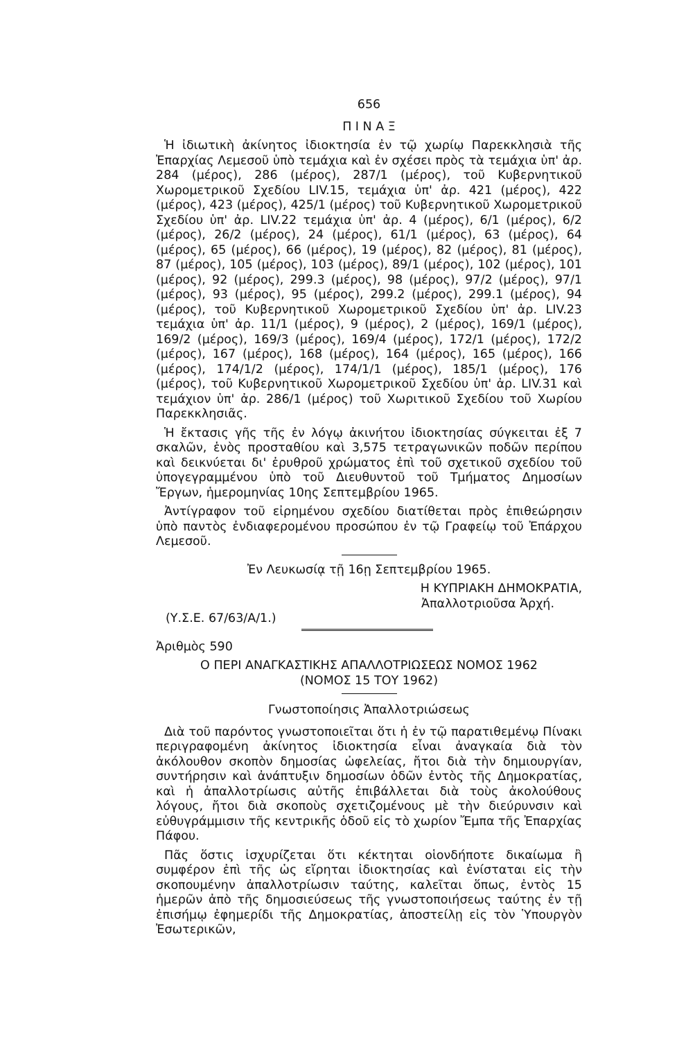656
Π Ι Ν Α Ξ
Ἡ ἰδιωτικὴ ἀκίνητος ἰδιοκτησία ἐν τῷ χωρίῳ Παρεκκλησιὰ τῆς Ἐπαρχίας Λεμεσοῦ ὑπὸ τεμάχια καὶ ἐν σχέσει πρὸς τὰ τεμάχια ὑπ' ἀρ. 284 (μέρος), 286 (μέρος), 287/1 (μέρος), τοῦ Κυβερνητικοῦ Χωρομετρικοῦ Σχεδίου LIV.15, τεμάχια ὑπ' ἀρ. 421 (μέρος), 422 (μέρος), 423 (μέρος), 425/1 (μέρος) τοῦ Κυβερνητικοῦ Χωρομετρικοῦ Σχεδίου ὑπ' ἀρ. LIV.22 τεμάχια ὑπ' ἀρ. 4 (μέρος), 6/1 (μέρος), 6/2 (μέρος), 26/2 (μέρος), 24 (μέρος), 61/1 (μέρος), 63 (μέρος), 64 (μέρος), 65 (μέρος), 66 (μέρος), 19 (μέρος), 82 (μέρος), 81 (μέρος), 87 (μέρος), 105 (μέρος), 103 (μέρος), 89/1 (μέρος), 102 (μέρος), 101 (μέρος), 92 (μέρος), 299.3 (μέρος), 98 (μέρος), 97/2 (μέρος), 97/1 (μέρος), 93 (μέρος), 95 (μέρος), 299.2 (μέρος), 299.1 (μέρος), 94 (μέρος), τοῦ Κυβερνητικοῦ Χωρομετρικοῦ Σχεδίου ὑπ' ἀρ. LIV.23 τεμάχια ὑπ' ἀρ. 11/1 (μέρος), 9 (μέρος), 2 (μέρος), 169/1 (μέρος), 169/2 (μέρος), 169/3 (μέρος), 169/4 (μέρος), 172/1 (μέρος), 172/2 (μέρος), 167 (μέρος), 168 (μέρος), 164 (μέρος), 165 (μέρος), 166 (μέρος), 174/1/2 (μέρος), 174/1/1 (μέρος), 185/1 (μέρος), 176 (μέρος), τοῦ Κυβερνητικοῦ Χωρομετρικοῦ Σχεδίου ὑπ' ἀρ. LIV.31 καὶ τεμάχιον ὑπ' ἀρ. 286/1 (μέρος) τοῦ Χωριτικοῦ Σχεδίου τοῦ Χωρίου Παρεκκλησιᾶς.
Ἡ ἔκτασις γῆς τῆς ἐν λόγῳ ἀκινήτου ἰδιοκτησίας σύγκειται ἐξ 7 σκαλῶν, ἑνὸς προσταθίου καὶ 3,575 τετραγωνικῶν ποδῶν περίπου καὶ δεικνύεται δι' ἐρυθροῦ χρώματος ἐπὶ τοῦ σχετικοῦ σχεδίου τοῦ ὑπογεγραμμένου ὑπὸ τοῦ Διευθυντοῦ τοῦ Τμήματος Δημοσίων Ἔργων, ἡμερομηνίας 10ης Σεπτεμβρίου 1965.
Ἀντίγραφον τοῦ εἰρημένου σχεδίου διατίθεται πρὸς ἐπιθεώρησιν ὑπὸ παντὸς ἐνδιαφερομένου προσώπου ἐν τῷ Γραφείῳ τοῦ Ἐπάρχου Λεμεσοῦ.
Ἐν Λευκωσίᾳ τῇ 16ῃ Σεπτεμβρίου 1965.
Η ΚΥΠΡΙΑΚΗ ΔΗΜΟΚΡΑΤΙΑ,
Ἀπαλλοτριοῦσα Ἀρχή.
(Υ.Σ.Ε. 67/63/Α/1.)
Ἀριθμὸς 590
Ο ΠΕΡΙ ΑΝΑΓΚΑΣΤΙΚΗΣ ΑΠΑΛΛΟΤΡΙΩΣΕΩΣ ΝΟΜΟΣ 1962
(ΝΟΜΟΣ 15 ΤΟΥ 1962)
Γνωστοποίησις Ἀπαλλοτριώσεως
Διὰ τοῦ παρόντος γνωστοποιεῖται ὅτι ἡ ἐν τῷ παρατιθεμένῳ Πίνακι περιγραφομένη ἀκίνητος ἰδιοκτησία εἶναι ἀναγκαία διὰ τὸν ἀκόλουθον σκοπὸν δημοσίας ὠφελείας, ἤτοι διὰ τὴν δημιουργίαν, συντήρησιν καὶ ἀνάπτυξιν δημοσίων ὁδῶν ἐντὸς τῆς Δημοκρατίας, καὶ ἡ ἀπαλλοτρίωσις αὐτῆς ἐπιβάλλεται διὰ τοὺς ἀκολούθους λόγους, ἤτοι διὰ σκοποὺς σχετιζομένους μὲ τὴν διεύρυνσιν καὶ εὐθυγράμμισιν τῆς κεντρικῆς ὁδοῦ εἰς τὸ χωρίον Ἔμπα τῆς Ἐπαρχίας Πάφου.
Πᾶς ὅστις ἰσχυρίζεται ὅτι κέκτηται οἱονδήποτε δικαίωμα ἢ συμφέρον ἐπὶ τῆς ὡς εἴρηται ἰδιοκτησίας καὶ ἐνίσταται εἰς τὴν σκοπουμένην ἀπαλλοτρίωσιν ταύτης, καλεῖται ὅπως, ἐντὸς 15 ἡμερῶν ἀπὸ τῆς δημοσιεύσεως τῆς γνωστοποιήσεως ταύτης ἐν τῇ ἐπισήμῳ ἐφημερίδι τῆς Δημοκρατίας, ἀποστείλῃ εἰς τὸν Ὑπουργὸν Ἐσωτερικῶν,